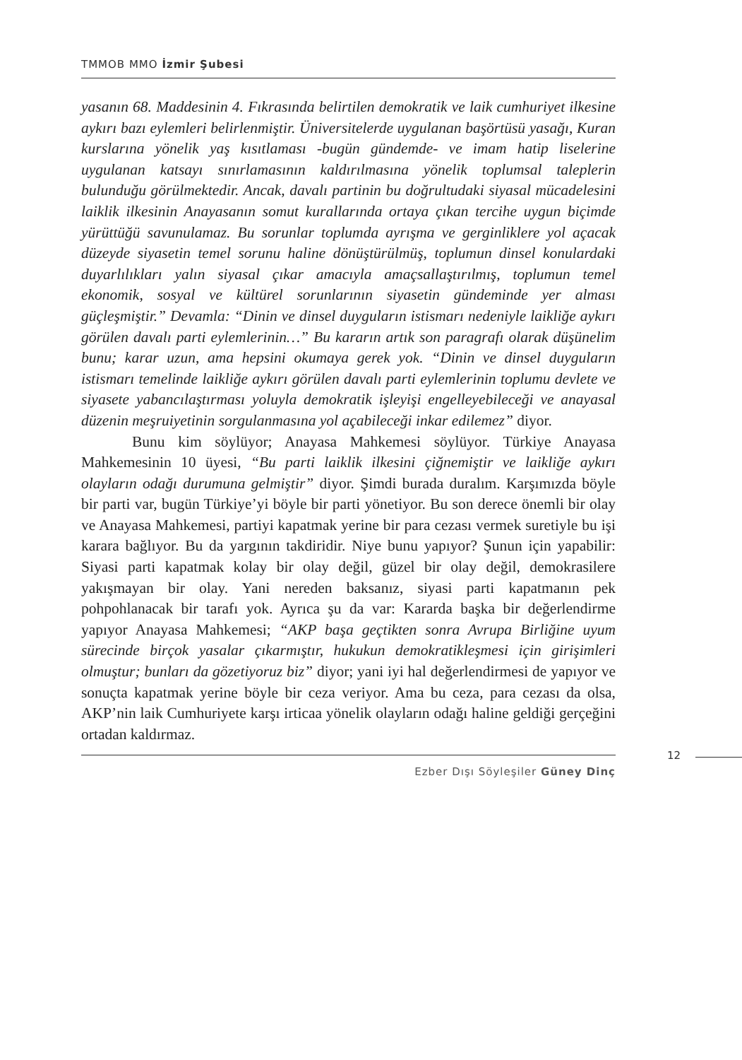TMMOB MMO İzmir Şubesi
yasanın 68. Maddesinin 4. Fıkrasında belirtilen demokratik ve laik cumhuriyet ilkesine aykırı bazı eylemleri belirlenmiştir. Üniversitelerde uygulanan başörtüsü yasağı, Kuran kurslarına yönelik yaş kısıtlaması -bugün gündemde- ve imam hatip liselerine uygulanan katsayı sınırlamasının kaldırılmasına yönelik toplumsal taleplerin bulunduğu görülmektedir. Ancak, davalı partinin bu doğrultudaki siyasal mücadelesini laiklik ilkesinin Anayasanın somut kurallarında ortaya çıkan tercihe uygun biçimde yürüttüğü savunulamaz. Bu sorunlar toplumda ayrışma ve gerginliklere yol açacak düzeyde siyasetin temel sorunu haline dönüştürülmüş, toplumun dinsel konulardaki duyarlılıkları yalın siyasal çıkar amacıyla amaçsallaştırılmış, toplumun temel ekonomik, sosyal ve kültürel sorunlarının siyasetin gündeminde yer alması güçleşmiştir.” Devamla: “Dinin ve dinsel duyguların istismarı nedeniyle laikliğe aykırı görülen davalı parti eylemlerinin…” Bu kararın artık son paragrafı olarak düşünelim bunu; karar uzun, ama hepsini okumaya gerek yok. “Dinin ve dinsel duyguların istismarı temelinde laikliğe aykırı görülen davalı parti eylemlerinin toplumu devlete ve siyasete yabancılaştırması yoluyla demokratik işleyişi engelleyebileceği ve anayasal düzenin meşruiyetinin sorgulanmasına yol açabileceği inkar edilemez” diyor.
Bunu kim söylüyor; Anayasa Mahkemesi söylüyor. Türkiye Anayasa Mahkemesinin 10 üyesi, “Bu parti laiklik ilkesini çiğnemiştir ve laikliğe aykırı olayların odağı durumuna gelmiştir” diyor. Şimdi burada duralım. Karşımızda böyle bir parti var, bugün Türkiye’yi böyle bir parti yönetiyor. Bu son derece önemli bir olay ve Anayasa Mahkemesi, partiyi kapatmak yerine bir para cezası vermek suretiyle bu işi karara bağlıyor. Bu da yargının takdiridir. Niye bunu yapıyor? Şunun için yapabilir: Siyasi parti kapatmak kolay bir olay değil, güzel bir olay değil, demokrasilere yakışmayan bir olay. Yani nereden baksanız, siyasi parti kapatmanın pek pohpohlanacak bir tarafı yok. Ayrıca şu da var: Kararda başka bir değerlendirme yapıyor Anayasa Mahkemesi; “AKP başa geçtikten sonra Avrupa Birliğine uyum sürecinde birçok yasalar çıkarmıştır, hukukun demokratikleşmesi için girişimleri olmuştur; bunları da gözetiyoruz biz” diyor; yani iyi hal değerlendirmesi de yapıyor ve sonuçta kapatmak yerine böyle bir ceza veriyor. Ama bu ceza, para cezası da olsa, AKP’nin laik Cumhuriyete karşı irticaa yönelik olayların odağı haline geldiği gerçeğini ortadan kaldırmaz.
12
Ezber Dışı Söyleşiler Güney Dinç